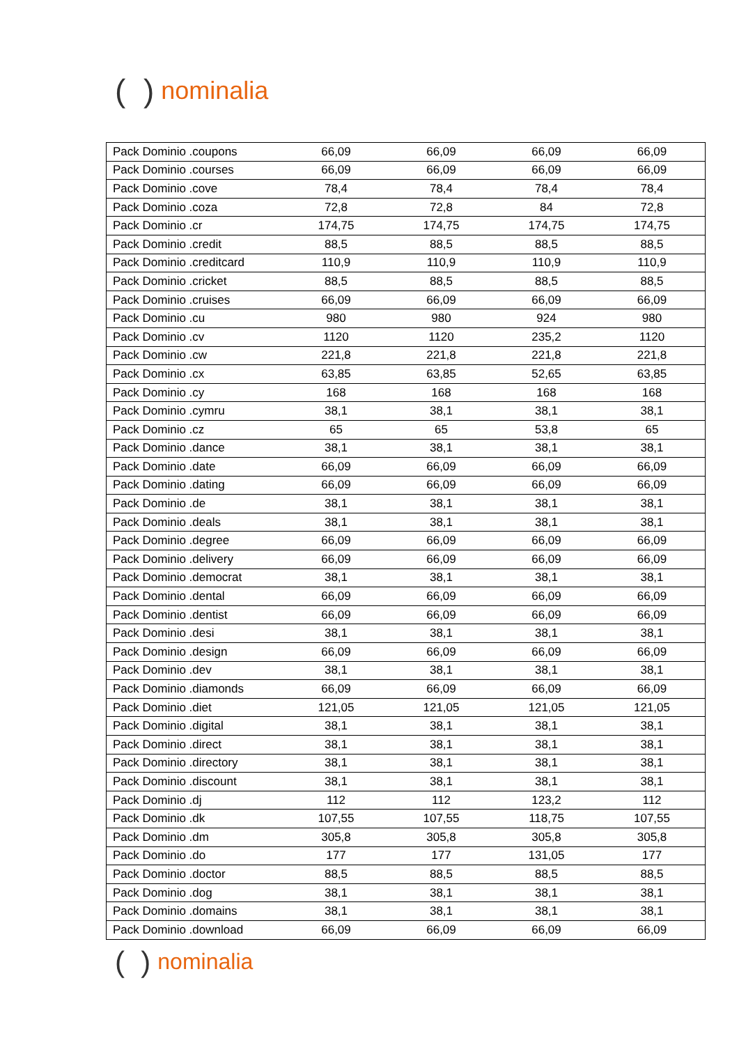( ) nominalia
| Pack Dominio .coupons | 66,09 | 66,09 | 66,09 | 66,09 |
| Pack Dominio .courses | 66,09 | 66,09 | 66,09 | 66,09 |
| Pack Dominio .cove | 78,4 | 78,4 | 78,4 | 78,4 |
| Pack Dominio .coza | 72,8 | 72,8 | 84 | 72,8 |
| Pack Dominio .cr | 174,75 | 174,75 | 174,75 | 174,75 |
| Pack Dominio .credit | 88,5 | 88,5 | 88,5 | 88,5 |
| Pack Dominio .creditcard | 110,9 | 110,9 | 110,9 | 110,9 |
| Pack Dominio .cricket | 88,5 | 88,5 | 88,5 | 88,5 |
| Pack Dominio .cruises | 66,09 | 66,09 | 66,09 | 66,09 |
| Pack Dominio .cu | 980 | 980 | 924 | 980 |
| Pack Dominio .cv | 1120 | 1120 | 235,2 | 1120 |
| Pack Dominio .cw | 221,8 | 221,8 | 221,8 | 221,8 |
| Pack Dominio .cx | 63,85 | 63,85 | 52,65 | 63,85 |
| Pack Dominio .cy | 168 | 168 | 168 | 168 |
| Pack Dominio .cymru | 38,1 | 38,1 | 38,1 | 38,1 |
| Pack Dominio .cz | 65 | 65 | 53,8 | 65 |
| Pack Dominio .dance | 38,1 | 38,1 | 38,1 | 38,1 |
| Pack Dominio .date | 66,09 | 66,09 | 66,09 | 66,09 |
| Pack Dominio .dating | 66,09 | 66,09 | 66,09 | 66,09 |
| Pack Dominio .de | 38,1 | 38,1 | 38,1 | 38,1 |
| Pack Dominio .deals | 38,1 | 38,1 | 38,1 | 38,1 |
| Pack Dominio .degree | 66,09 | 66,09 | 66,09 | 66,09 |
| Pack Dominio .delivery | 66,09 | 66,09 | 66,09 | 66,09 |
| Pack Dominio .democrat | 38,1 | 38,1 | 38,1 | 38,1 |
| Pack Dominio .dental | 66,09 | 66,09 | 66,09 | 66,09 |
| Pack Dominio .dentist | 66,09 | 66,09 | 66,09 | 66,09 |
| Pack Dominio .desi | 38,1 | 38,1 | 38,1 | 38,1 |
| Pack Dominio .design | 66,09 | 66,09 | 66,09 | 66,09 |
| Pack Dominio .dev | 38,1 | 38,1 | 38,1 | 38,1 |
| Pack Dominio .diamonds | 66,09 | 66,09 | 66,09 | 66,09 |
| Pack Dominio .diet | 121,05 | 121,05 | 121,05 | 121,05 |
| Pack Dominio .digital | 38,1 | 38,1 | 38,1 | 38,1 |
| Pack Dominio .direct | 38,1 | 38,1 | 38,1 | 38,1 |
| Pack Dominio .directory | 38,1 | 38,1 | 38,1 | 38,1 |
| Pack Dominio .discount | 38,1 | 38,1 | 38,1 | 38,1 |
| Pack Dominio .dj | 112 | 112 | 123,2 | 112 |
| Pack Dominio .dk | 107,55 | 107,55 | 118,75 | 107,55 |
| Pack Dominio .dm | 305,8 | 305,8 | 305,8 | 305,8 |
| Pack Dominio .do | 177 | 177 | 131,05 | 177 |
| Pack Dominio .doctor | 88,5 | 88,5 | 88,5 | 88,5 |
| Pack Dominio .dog | 38,1 | 38,1 | 38,1 | 38,1 |
| Pack Dominio .domains | 38,1 | 38,1 | 38,1 | 38,1 |
| Pack Dominio .download | 66,09 | 66,09 | 66,09 | 66,09 |
( ) nominalia